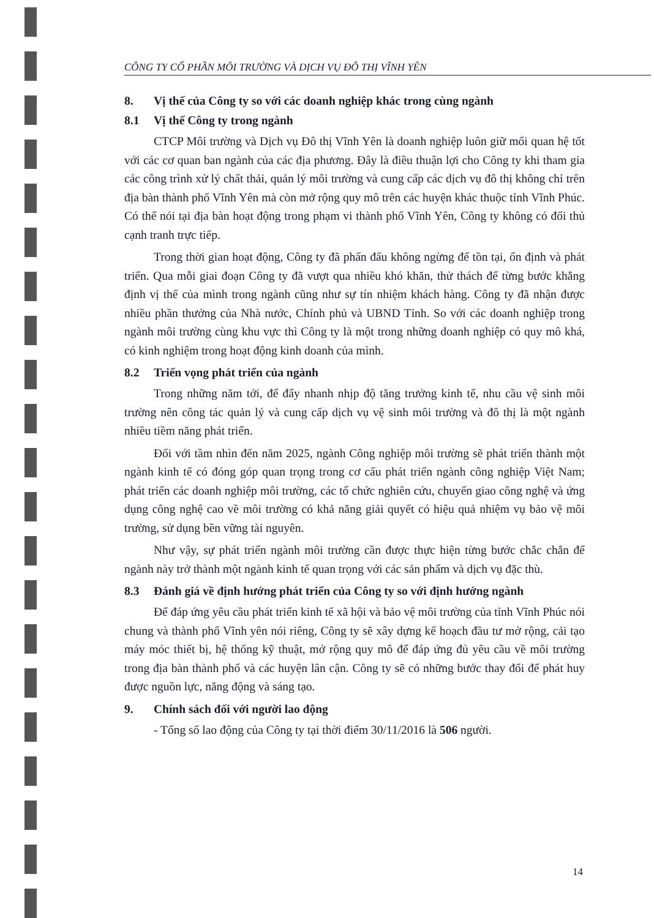CÔNG TY CỔ PHẦN MÔI TRƯỜNG VÀ DỊCH VỤ ĐÔ THỊ VĨNH YÊN
8. Vị thế của Công ty so với các doanh nghiệp khác trong cùng ngành
8.1 Vị thế Công ty trong ngành
CTCP Môi trường và Dịch vụ Đô thị Vĩnh Yên là doanh nghiệp luôn giữ mối quan hệ tốt với các cơ quan ban ngành của các địa phương. Đây là điều thuận lợi cho Công ty khi tham gia các công trình xử lý chất thải, quản lý môi trường và cung cấp các dịch vụ đô thị không chỉ trên địa bàn thành phố Vĩnh Yên mà còn mở rộng quy mô trên các huyện khác thuộc tỉnh Vĩnh Phúc. Có thể nói tại địa bàn hoạt động trong phạm vi thành phố Vĩnh Yên, Công ty không có đối thủ cạnh tranh trực tiếp.
Trong thời gian hoạt động, Công ty đã phấn đấu không ngừng để tồn tại, ổn định và phát triển. Qua mỗi giai đoạn Công ty đã vượt qua nhiều khó khăn, thử thách để từng bước khẳng định vị thế của mình trong ngành cũng như sự tín nhiệm khách hàng. Công ty đã nhận được nhiều phần thưởng của Nhà nước, Chính phủ và UBND Tỉnh. So với các doanh nghiệp trong ngành môi trường cùng khu vực thì Công ty là một trong những doanh nghiệp có quy mô khá, có kinh nghiệm trong hoạt động kinh doanh của mình.
8.2 Triển vọng phát triển của ngành
Trong những năm tới, để đẩy nhanh nhịp độ tăng trưởng kinh tế, nhu cầu vệ sinh môi trường nên công tác quản lý và cung cấp dịch vụ vệ sinh môi trường và đô thị là một ngành nhiều tiềm năng phát triển.
Đối với tầm nhìn đến năm 2025, ngành Công nghiệp môi trường sẽ phát triển thành một ngành kinh tế có đóng góp quan trọng trong cơ cấu phát triển ngành công nghiệp Việt Nam; phát triển các doanh nghiệp môi trường, các tổ chức nghiên cứu, chuyển giao công nghệ và ứng dụng công nghệ cao về môi trường có khả năng giải quyết có hiệu quả nhiệm vụ bảo vệ môi trường, sử dụng bền vững tài nguyên.
Như vậy, sự phát triển ngành môi trường cần được thực hiện từng bước chắc chắn để ngành này trở thành một ngành kinh tế quan trọng với các sản phẩm và dịch vụ đặc thù.
8.3 Đánh giá về định hướng phát triển của Công ty so với định hướng ngành
Để đáp ứng yêu cầu phát triển kinh tế xã hội và bảo vệ môi trường của tỉnh Vĩnh Phúc nói chung và thành phố Vĩnh yên nói riêng, Công ty sẽ xây dựng kế hoạch đầu tư mở rộng, cải tạo máy móc thiết bị, hệ thống kỹ thuật, mở rộng quy mô để đáp ứng đủ yêu cầu về môi trường trong địa bàn thành phố và các huyện lân cận. Công ty sẽ có những bước thay đổi để phát huy được nguồn lực, năng động và sáng tạo.
9. Chính sách đối với người lao động
- Tổng số lao động của Công ty tại thời điểm 30/11/2016 là 506 người.
14